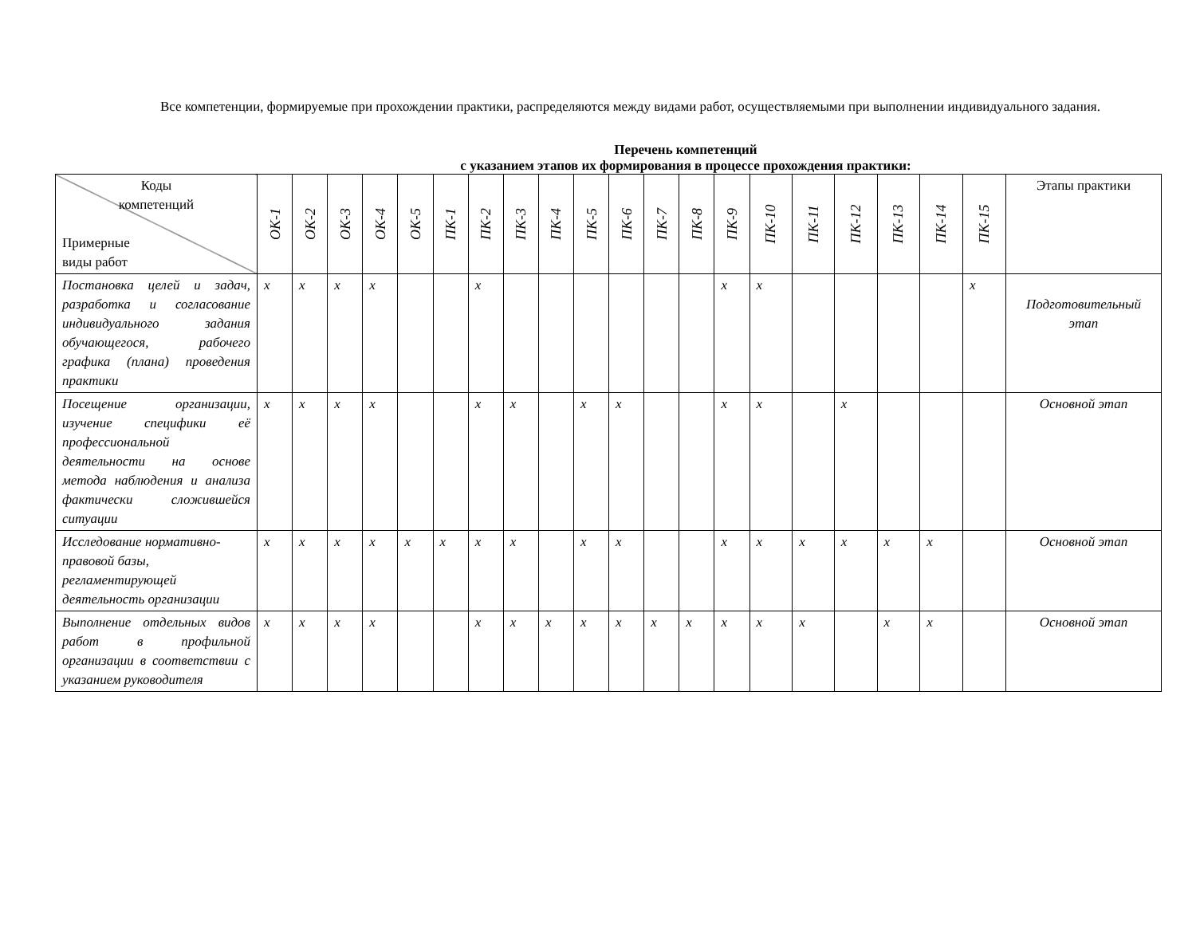Все компетенции, формируемые при прохождении практики, распределяются между видами работ, осуществляемыми при выполнении индивидуального задания.
Перечень компетенций
с указанием этапов их формирования в процессе прохождения практики:
| Коды компетенций Примерные виды работ | ОК-1 | ОК-2 | ОК-3 | ОК-4 | ОК-5 | ПК-1 | ПК-2 | ПК-3 | ПК-4 | ПК-5 | ПК-6 | ПК-7 | ПК-8 | ПК-9 | ПК-10 | ПК-11 | ПК-12 | ПК-13 | ПК-14 | ПК-15 | Этапы практики |
| --- | --- | --- | --- | --- | --- | --- | --- | --- | --- | --- | --- | --- | --- | --- | --- | --- | --- | --- | --- | --- | --- |
| Постановка целей и задач, разработка и согласование индивидуального задания обучающегося, рабочего графика (плана) проведения практики | x | x | x | x | | | x | | | | | | | x | x | | | | | x | Подготовительный этап |
| Посещение организации, изучение специфики её профессиональной деятельности на основе метода наблюдения и анализа фактически сложившейся ситуации | x | x | x | x | | | x | x | | x | x | | | x | x | | x | | | | Основной этап |
| Исследование нормативно-правовой базы, регламентирующей деятельность организации | x | x | x | x | x | x | x | x | | x | x | | | x | x | x | x | x | x | | Основной этап |
| Выполнение отдельных видов работ в профильной организации в соответствии с указанием руководителя | x | x | x | x | | | x | x | x | x | x | x | x | x | x | x | | x | x | | Основной этап |